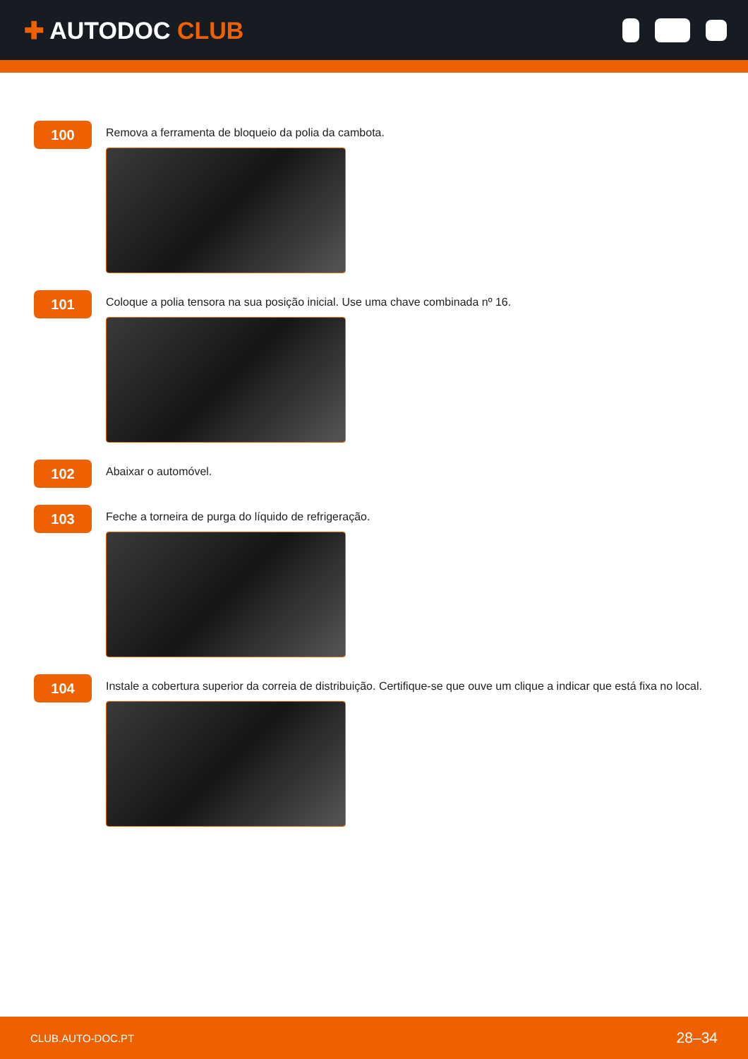✚ AUTODOC CLUB
100
Remova a ferramenta de bloqueio da polia da cambota.
101
Coloque a polia tensora na sua posição inicial. Use uma chave combinada nº 16.
102
Abaixar o automóvel.
103
Feche a torneira de purga do líquido de refrigeração.
104
Instale a cobertura superior da correia de distribuição. Certifique-se que ouve um clique a indicar que está fixa no local.
CLUB.AUTO-DOC.PT 28–34